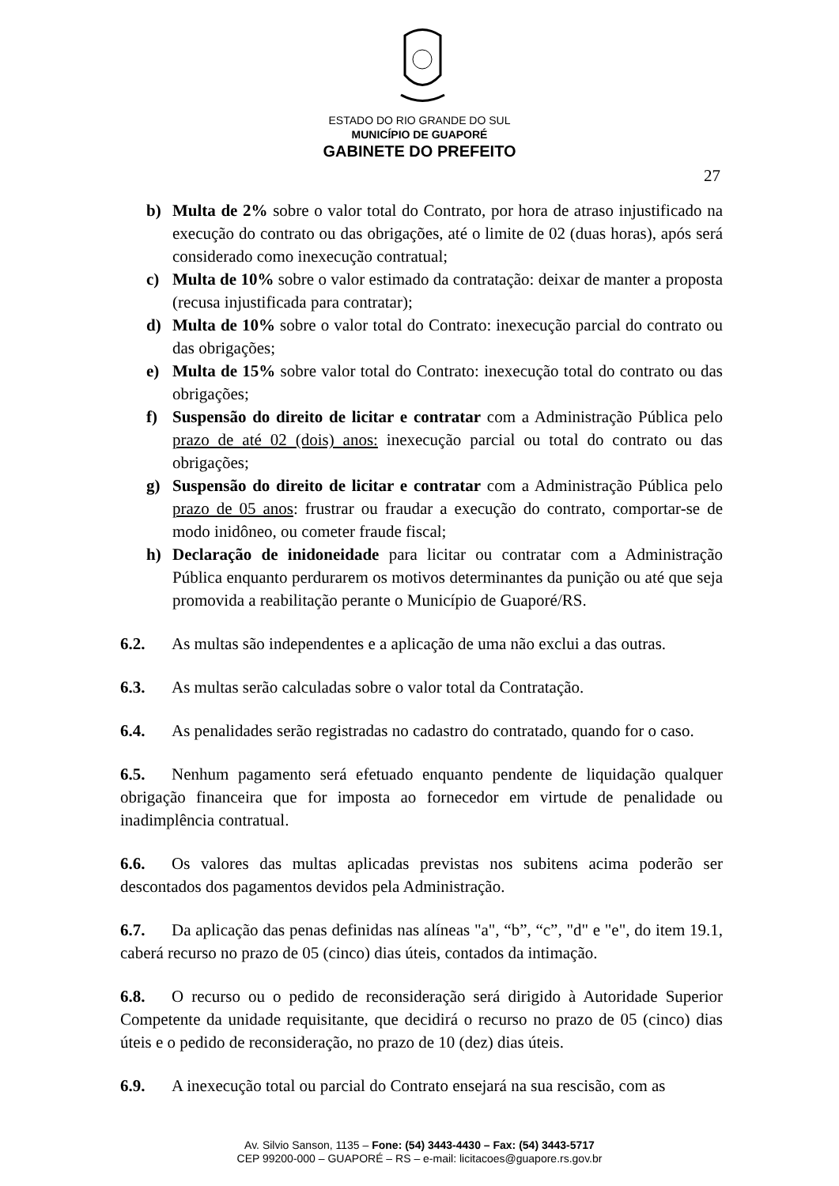ESTADO DO RIO GRANDE DO SUL
MUNICÍPIO DE GUAPORÉ
GABINETE DO PREFEITO
27
b) Multa de 2% sobre o valor total do Contrato, por hora de atraso injustificado na execução do contrato ou das obrigações, até o limite de 02 (duas horas), após será considerado como inexecução contratual;
c) Multa de 10% sobre o valor estimado da contratação: deixar de manter a proposta (recusa injustificada para contratar);
d) Multa de 10% sobre o valor total do Contrato: inexecução parcial do contrato ou das obrigações;
e) Multa de 15% sobre valor total do Contrato: inexecução total do contrato ou das obrigações;
f) Suspensão do direito de licitar e contratar com a Administração Pública pelo prazo de até 02 (dois) anos: inexecução parcial ou total do contrato ou das obrigações;
g) Suspensão do direito de licitar e contratar com a Administração Pública pelo prazo de 05 anos: frustrar ou fraudar a execução do contrato, comportar-se de modo inidôneo, ou cometer fraude fiscal;
h) Declaração de inidoneidade para licitar ou contratar com a Administração Pública enquanto perdurarem os motivos determinantes da punição ou até que seja promovida a reabilitação perante o Município de Guaporé/RS.
6.2. As multas são independentes e a aplicação de uma não exclui a das outras.
6.3. As multas serão calculadas sobre o valor total da Contratação.
6.4. As penalidades serão registradas no cadastro do contratado, quando for o caso.
6.5. Nenhum pagamento será efetuado enquanto pendente de liquidação qualquer obrigação financeira que for imposta ao fornecedor em virtude de penalidade ou inadimplência contratual.
6.6. Os valores das multas aplicadas previstas nos subitens acima poderão ser descontados dos pagamentos devidos pela Administração.
6.7. Da aplicação das penas definidas nas alíneas "a", “b”, “c”, "d" e "e", do item 19.1, caberá recurso no prazo de 05 (cinco) dias úteis, contados da intimação.
6.8. O recurso ou o pedido de reconsideração será dirigido à Autoridade Superior Competente da unidade requisitante, que decidirá o recurso no prazo de 05 (cinco) dias úteis e o pedido de reconsideração, no prazo de 10 (dez) dias úteis.
6.9. A inexecução total ou parcial do Contrato ensejará na sua rescisão, com as
Av. Silvio Sanson, 1135 – Fone: (54) 3443-4430 – Fax: (54) 3443-5717
CEP 99200-000 – GUAPORÉ – RS – e-mail: licitacoes@guapore.rs.gov.br